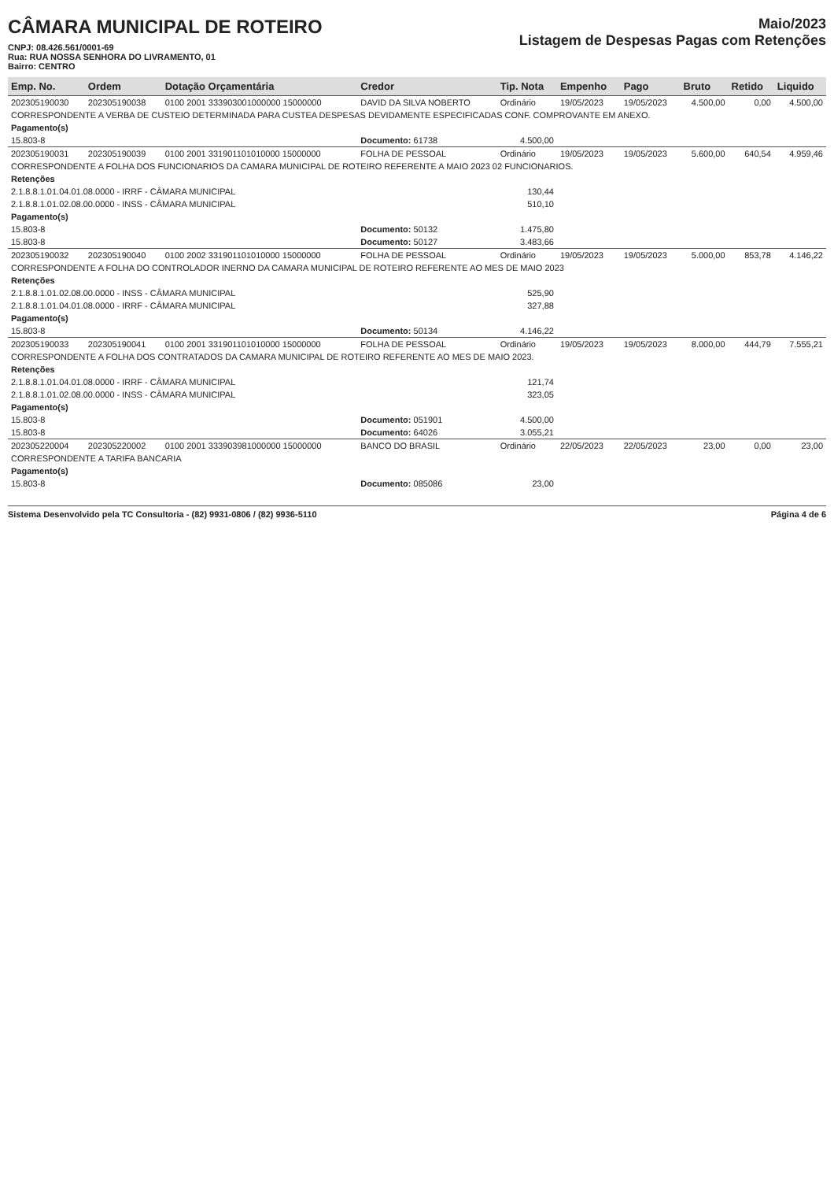CÂMARA MUNICIPAL DE ROTEIRO
CNPJ: 08.426.561/0001-69
Rua: RUA NOSSA SENHORA DO LIVRAMENTO, 01
Bairro: CENTRO
Maio/2023
Listagem de Despesas Pagas com Retenções
| Emp. No. | Ordem | Dotação Orçamentária | Credor | Tip. Nota | Empenho | Pago | Bruto | Retido | Liquido |
| --- | --- | --- | --- | --- | --- | --- | --- | --- | --- |
| 202305190030 | 202305190038 | 0100 2001 333903001000000 15000000 | DAVID DA SILVA NOBERTO | Ordinário | 19/05/2023 | 19/05/2023 | 4.500,00 | 0,00 | 4.500,00 |
| CORRESPONDENTE A VERBA DE CUSTEIO DETERMINADA PARA CUSTEA DESPESAS DEVIDAMENTE ESPECIFICADAS CONF. COMPROVANTE EM ANEXO. | | | | | | | | | |
| Pagamento(s) | | | | | | | | | |
| 15.803-8 | | | Documento: 61738 | 4.500,00 | | | | | |
| 202305190031 | 202305190039 | 0100 2001 331901101010000 15000000 | FOLHA DE PESSOAL | Ordinário | 19/05/2023 | 19/05/2023 | 5.600,00 | 640,54 | 4.959,46 |
| CORRESPONDENTE A FOLHA DOS FUNCIONARIOS DA CAMARA MUNICIPAL DE ROTEIRO REFERENTE A MAIO 2023 02 FUNCIONARIOS. | | | | | | | | | |
| Retenções | | | | | | | | | |
| 2.1.8.8.1.01.04.01.08.0000 - IRRF - CÂMARA MUNICIPAL | | | | 130,44 | | | | | |
| 2.1.8.8.1.01.02.08.00.0000 - INSS - CÂMARA MUNICIPAL | | | | 510,10 | | | | | |
| Pagamento(s) | | | | | | | | | |
| 15.803-8 | | | Documento: 50132 | 1.475,80 | | | | | |
| 15.803-8 | | | Documento: 50127 | 3.483,66 | | | | | |
| 202305190032 | 202305190040 | 0100 2002 331901101010000 15000000 | FOLHA DE PESSOAL | Ordinário | 19/05/2023 | 19/05/2023 | 5.000,00 | 853,78 | 4.146,22 |
| CORRESPONDENTE A FOLHA DO CONTROLADOR INERNO DA CAMARA MUNICIPAL DE ROTEIRO REFERENTE AO MES DE MAIO 2023 | | | | | | | | | |
| Retenções | | | | | | | | | |
| 2.1.8.8.1.01.02.08.00.0000 - INSS - CÂMARA MUNICIPAL | | | | 525,90 | | | | | |
| 2.1.8.8.1.01.04.01.08.0000 - IRRF - CÂMARA MUNICIPAL | | | | 327,88 | | | | | |
| Pagamento(s) | | | | | | | | | |
| 15.803-8 | | | Documento: 50134 | 4.146,22 | | | | | |
| 202305190033 | 202305190041 | 0100 2001 331901101010000 15000000 | FOLHA DE PESSOAL | Ordinário | 19/05/2023 | 19/05/2023 | 8.000,00 | 444,79 | 7.555,21 |
| CORRESPONDENTE A FOLHA DOS CONTRATADOS DA CAMARA MUNICIPAL DE ROTEIRO REFERENTE AO MES DE MAIO 2023. | | | | | | | | | |
| Retenções | | | | | | | | | |
| 2.1.8.8.1.01.04.01.08.0000 - IRRF - CÂMARA MUNICIPAL | | | | 121,74 | | | | | |
| 2.1.8.8.1.01.02.08.00.0000 - INSS - CÂMARA MUNICIPAL | | | | 323,05 | | | | | |
| Pagamento(s) | | | | | | | | | |
| 15.803-8 | | | Documento: 051901 | 4.500,00 | | | | | |
| 15.803-8 | | | Documento: 64026 | 3.055,21 | | | | | |
| 202305220004 | 202305220002 | 0100 2001 333903981000000 15000000 | BANCO DO BRASIL | Ordinário | 22/05/2023 | 22/05/2023 | 23,00 | 0,00 | 23,00 |
| CORRESPONDENTE A TARIFA BANCARIA | | | | | | | | | |
| Pagamento(s) | | | | | | | | | |
| 15.803-8 | | | Documento: 085086 | 23,00 | | | | | |
Sistema Desenvolvido pela TC Consultoria - (82) 9931-0806 / (82) 9936-5110 Página 4 de 6